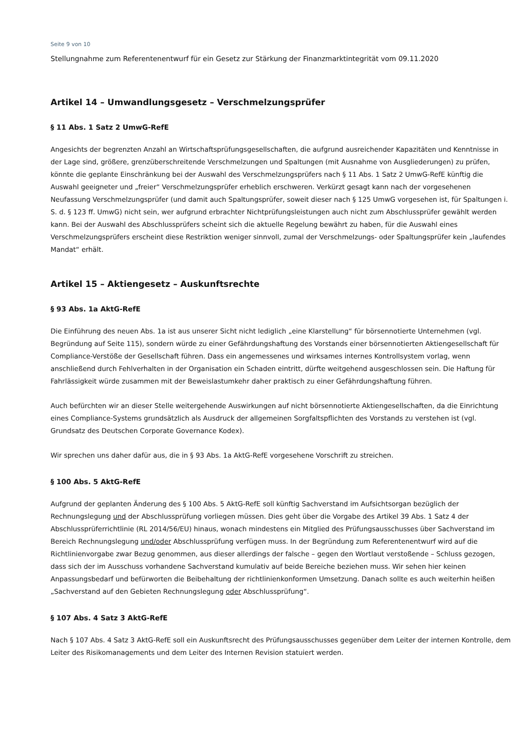Seite 9 von 10
Stellungnahme zum Referentenentwurf für ein Gesetz zur Stärkung der Finanzmarktintegrität vom 09.11.2020
Artikel 14 – Umwandlungsgesetz – Verschmelzungsprüfer
§ 11 Abs. 1 Satz 2 UmwG-RefE
Angesichts der begrenzten Anzahl an Wirtschaftsprüfungsgesellschaften, die aufgrund ausreichender Kapazitäten und Kenntnisse in der Lage sind, größere, grenzüberschreitende Verschmelzungen und Spaltungen (mit Ausnahme von Ausgliederungen) zu prüfen, könnte die geplante Einschränkung bei der Auswahl des Verschmelzungsprüfers nach § 11 Abs. 1 Satz 2 UmwG-RefE künftig die Auswahl geeigneter und „freier“ Verschmelzungsprüfer erheblich erschweren. Verkürzt gesagt kann nach der vorgesehenen Neufassung Verschmelzungsprüfer (und damit auch Spaltungsprüfer, soweit dieser nach § 125 UmwG vorgesehen ist, für Spaltungen i. S. d. § 123 ff. UmwG) nicht sein, wer aufgrund erbrachter Nichtprüfungsleistungen auch nicht zum Abschlussprüfer gewählt werden kann. Bei der Auswahl des Abschlussprüfers scheint sich die aktuelle Regelung bewährt zu haben, für die Auswahl eines Verschmelzungsprüfers erscheint diese Restriktion weniger sinnvoll, zumal der Verschmelzungs- oder Spaltungsprüfer kein „laufendes Mandat“ erhält.
Artikel 15 – Aktiengesetz – Auskunftsrechte
§ 93 Abs. 1a AktG-RefE
Die Einführung des neuen Abs. 1a ist aus unserer Sicht nicht lediglich „eine Klarstellung“ für börsennotierte Unternehmen (vgl. Begründung auf Seite 115), sondern würde zu einer Gefährdungshaftung des Vorstands einer börsennotierten Aktiengesellschaft für Compliance-Verstöße der Gesellschaft führen. Dass ein angemessenes und wirksames internes Kontrollsystem vorlag, wenn anschließend durch Fehlverhalten in der Organisation ein Schaden eintritt, dürfte weitgehend ausgeschlossen sein. Die Haftung für Fahrlässigkeit würde zusammen mit der Beweislastumkehr daher praktisch zu einer Gefährdungshaftung führen.
Auch befürchten wir an dieser Stelle weitergehende Auswirkungen auf nicht börsennotierte Aktiengesellschaften, da die Einrichtung eines Compliance-Systems grundsätzlich als Ausdruck der allgemeinen Sorgfaltspflichten des Vorstands zu verstehen ist (vgl. Grundsatz des Deutschen Corporate Governance Kodex).
Wir sprechen uns daher dafür aus, die in § 93 Abs. 1a AktG-RefE vorgesehene Vorschrift zu streichen.
§ 100 Abs. 5 AktG-RefE
Aufgrund der geplanten Änderung des § 100 Abs. 5 AktG-RefE soll künftig Sachverstand im Aufsichtsorgan bezüglich der Rechnungslegung und der Abschlussprüfung vorliegen müssen. Dies geht über die Vorgabe des Artikel 39 Abs. 1 Satz 4 der Abschlussprüferrichtlinie (RL 2014/56/EU) hinaus, wonach mindestens ein Mitglied des Prüfungsausschusses über Sachverstand im Bereich Rechnungslegung und/oder Abschlussprüfung verfügen muss. In der Begründung zum Referentenentwurf wird auf die Richtlinienvorgabe zwar Bezug genommen, aus dieser allerdings der falsche – gegen den Wortlaut verstoßende – Schluss gezogen, dass sich der im Ausschuss vorhandene Sachverstand kumulativ auf beide Bereiche beziehen muss. Wir sehen hier keinen Anpassungsbedarf und befürworten die Beibehaltung der richtlinienkonformen Umsetzung. Danach sollte es auch weiterhin heißen „Sachverstand auf den Gebieten Rechnungslegung oder Abschlussprüfung“.
§ 107 Abs. 4 Satz 3 AktG-RefE
Nach § 107 Abs. 4 Satz 3 AktG-RefE soll ein Auskunftsrecht des Prüfungsausschusses gegenüber dem Leiter der internen Kontrolle, dem Leiter des Risikomanagements und dem Leiter des Internen Revision statuiert werden.